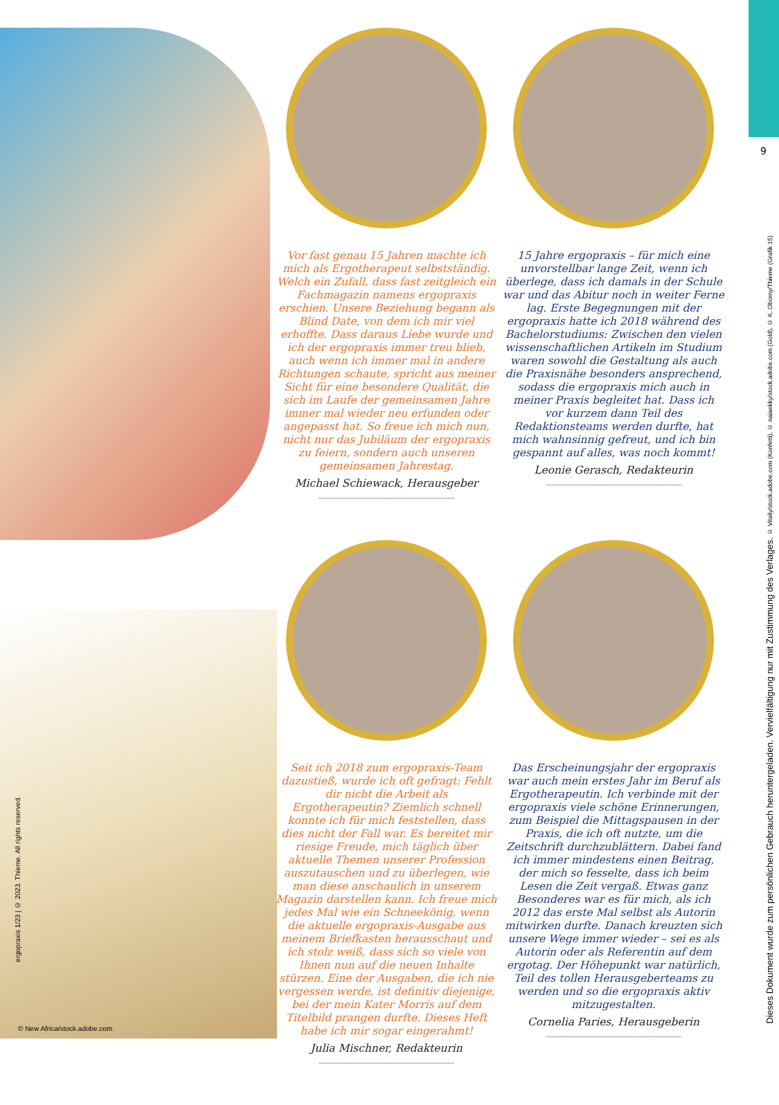9
Vor fast genau 15 Jahren machte ich mich als Ergotherapeut selbstständig. Welch ein Zufall, dass fast zeitgleich ein Fachmagazin namens ergopraxis erschien. Unsere Beziehung begann als Blind Date, von dem ich mir viel erhoffte. Dass daraus Liebe wurde und ich der ergopraxis immer treu blieb, auch wenn ich immer mal in andere Richtungen schaute, spricht aus meiner Sicht für eine besondere Qualität, die sich im Laufe der gemeinsamen Jahre immer mal wieder neu erfunden oder angepasst hat. So freue ich mich nun, nicht nur das Jubiläum der ergopraxis zu feiern, sondern auch unseren gemeinsamen Jahrestag.
Michael Schiewack, Herausgeber
15 Jahre ergopraxis – für mich eine unvorstellbar lange Zeit, wenn ich überlege, dass ich damals in der Schule war und das Abitur noch in weiter Ferne lag. Erste Begegnungen mit der ergopraxis hatte ich 2018 während des Bachelor­studiums: Zwischen den vielen wissenschaftlichen Artikeln im Studium waren sowohl die Gestaltung als auch die Praxisnähe besonders ansprechend, sodass die ergopraxis mich auch in meiner Praxis begleitet hat. Dass ich vor kurzem dann Teil des Redaktionsteams werden durfte, hat mich wahnsinnig gefreut, und ich bin gespannt auf alles, was noch kommt!
Leonie Gerasch, Redakteurin
Seit ich 2018 zum ergopraxis-Team dazu­stieß, wurde ich oft gefragt: Fehlt dir nicht die Arbeit als Ergotherapeutin? Ziemlich schnell konnte ich für mich feststellen, dass dies nicht der Fall war. Es bereitet mir riesige Freude, mich täglich über aktuelle Themen unserer Profession auszutauschen und zu überlegen, wie man diese anschau­lich in unserem Magazin darstellen kann. Ich freue mich jedes Mal wie ein Schnee­könig, wenn die aktuelle ergopraxis-Ausgabe aus meinem Briefkasten herausschaut und ich stolz weiß, dass sich so viele von Ihnen nun auf die neuen Inhalte stürzen. Eine der Ausgaben, die ich nie vergessen werde, ist definitiv diejenige, bei der mein Kater Morris auf dem Titelbild prangen durfte. Dieses Heft habe ich mir sogar eingerahmt!
Julia Mischner, Redakteurin
Das Erscheinungsjahr der ergopraxis war auch mein erstes Jahr im Beruf als Ergotherapeutin. Ich verbinde mit der ergopraxis viele schöne Erinnerungen, zum Beispiel die Mittagspausen in der Praxis, die ich oft nutzte, um die Zeitschrift durchzublättern. Dabei fand ich immer mindestens einen Beitrag, der mich so fesselte, dass ich beim Lesen die Zeit vergaß. Etwas ganz Besonderes war es für mich, als ich 2012 das erste Mal selbst als Autorin mitwirken durfte. Danach kreuzten sich unsere Wege immer wieder – sei es als Autorin oder als Referentin auf dem ergotag. Der Höhepunkt war natürlich, Teil des tollen Herausgeberteams zu werden und so die ergopraxis aktiv mitzugestalten.
Cornelia Paries, Herausgeberin
Dieses Dokument wurde zum persönlichen Gebrauch heruntergeladen. Vervielfältigung nur mit Zustimmung des Verlages. © Vitaliy/stock.adobe.com (Konfetti), © naiaekky/stock.adobe.com (Gold), © K. Oborny/Thieme (Grafik 15)
ergopraxis 1/23 | © 2023. Thieme. All rights reserved.
© New Africa/stock.adobe.com